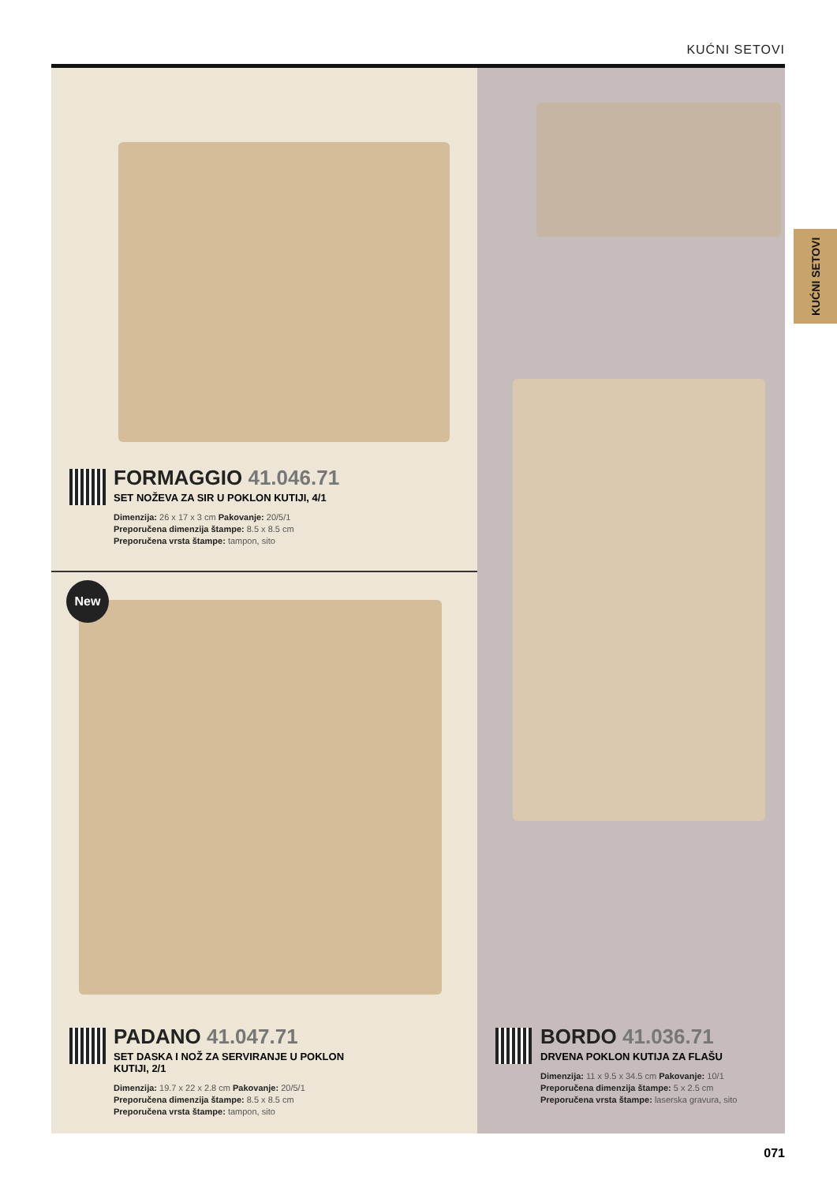KUĆNI SETOVI
KUĆNI SETOVI
New
FORMAGGIO 41.046.71
SET NOŽEVA ZA SIR U POKLON KUTIJI, 4/1
Dimenzija: 26 x 17 x 3 cm Pakovanje: 20/5/1
Preporučena dimenzija štampe: 8.5 x 8.5 cm
Preporučena vrsta štampe: tampon, sito
PADANO 41.047.71
SET DASKA I NOŽ ZA SERVIRANJE U POKLON KUTIJI, 2/1
Dimenzija: 19.7 x 22 x 2.8 cm Pakovanje: 20/5/1
Preporučena dimenzija štampe: 8.5 x 8.5 cm
Preporučena vrsta štampe: tampon, sito
BORDO 41.036.71
DRVENA POKLON KUTIJA ZA FLAŠU
Dimenzija: 11 x 9.5 x 34.5 cm Pakovanje: 10/1 Preporučena dimenzija štampe: 5 x 2.5 cm Preporučena vrsta štampe: laserska gravura, sito
071